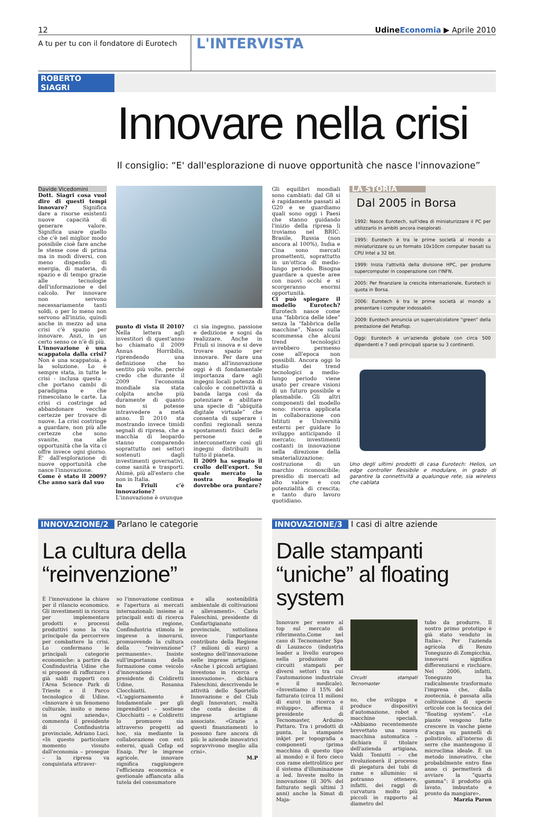12 UdineEconomia ▶ Aprile 2010
A tu per tu con il fondatore di Eurotech
L'INTERVISTA
ROBERTO SIAGRI
Innovare nella crisi
Il consiglio: “E' dall'esplorazione di nuove opportunità che nasce l'innovazione”
Davide Vicedomini
Dott. Siagri cosa vuol dire di questi tempi innovare? Significa dare a risorse esistenti nuove capacità di generare valore. Significa usare quello che c'è nel miglior modo possibile cioè fare anche le stesse cose di prima ma in modi diversi, con meno dispendio di energia, di materia, di spazio e di tempo grazie alle tecnologie dell'informazione e del calcolo. Per innovare non servono necessariamente tanti soldi, o per lo meno non servono all'inizio, quindi anche in mezzo ad una crisi c'è spazio per innovare. Anzi, in un certo senso ce n'è di più.
L'innovazione è una scappatoia dalla crisi? Non è una scappatoia, è la soluzione. Lo è sempre stata, in tutte le crisi - inclusa questa - che portano cambi di paradigma e che rimescolano le carte. La crisi ci costringe ad abbandonare vecchie certezze per trovare di nuove. La crisi costringe a guardare, non più alle certezze che sono svanite, ma alle opportunità che la vita ci offre invece ogni giorno. E' dall'esplorazione di nuove opportunità che nasce l'innovazione.
Come è stato il 2009? Che anno sarà dal suo
punto di vista il 2010? Nella lettera agli investitori di quest'anno ho chiamato il 2009 Annus Horribilis, riprendendo una definizione che ho sentito più volte, perché credo che durante il 2009 l'economia mondiale sia stata colpita anche più duramente di quanto non si potesse intravvedere a metà anno. Il 2010 sta mostrando invece timidi segnali di ripresa, che a macchia di leopardo stanno comparendo soprattutto nei settori sostenuti dagli investimenti governativi, come sanità e trasporti. Ahimè, più all'estero che non in Italia.
In Friuli c'è innovazione? L'innovazione è ovunque
ci sia ingegno, passione e dedizione e sogni da realizzare. Anche in Friuli si innova e si deve trovare spazio per innovare. Per dare una mano all'innovazione oggi è di fondamentale importanza dare agli ingegni locali potenza di calcolo e connettività a banda larga così da potenziare e abilitare una specie di “ubiquità digitale virtuale” che consenta di superare i confini regionali senza spostamenti fisici delle persone e interconnettere così gli ingegni distribuiti in tutto il pianeta.
Il 2009 ha segnato il crollo dell'export. Su quale mercato la nostra Regione dovrebbe ora puntare?
Gli equilibri mondiali sono cambiati: dal G8 si è rapidamente passati al G20 e se guardiamo quali sono oggi i Paesi che stanno guidando l'inizio della ripresa li troviamo nel BRIC: Brasile, Russia (non ancora al 100%), India e Cina sono mercati promettenti, soprattutto in un'ottica di medio-lungo periodo. Bisogna guardare a queste aree con nuovi occhi e si scorgeranno enormi opportunità.
Ci può spiegare il modello Eurotech? Eurotech nasce come una “fabbrica delle idee” senza la “fabbrica delle macchine”. Nasce sulla scommessa che alcuni trend tecnologici avrebbero permesso cose all'epoca non possibili. Ancora oggi lo studio dei trend tecnologici a medio-lungo periodo viene usato per creare visioni di un futuro possibile e plasmabile. Gli altri componenti del modello sono: ricerca applicata in collaborazione con Istituti e Università esterni per guidare lo sviluppo anticipando il mercato; investimenti costanti in innovazione nella direzione della smaterializzazione; costruzione di un marchio riconoscibile; presidio di mercati ad alto valore e con potenzialità di crescita; e tanto duro lavoro quotidiano.
LA STORIA
Dal 2005 in Borsa
1992: Nasce Eurotech, sull'idea di miniaturizzare il PC per utilizzarlo in ambiti ancora inesplorati.
1995: Eurotech è tra le prime società al mondo a miniaturizzare su un formato 10x10cm computer basati su CPU Intel a 32 bit.
1999: Inizia l'attività della divisione HPC, per produrre supercomputer in cooperazione con l'INFN.
2005: Per finanziare la crescita internazionale, Eurotech si quota in Borsa.
2006: Eurotech è tra le prime società al mondo a presentare i computer indossabili.
2009: Eurotech annuncia un supercalcolatore “green” della prestazione del Petaflop.
Oggi: Eurotech è un'azienda globale con circa 500 dipendenti e 7 sedi principali sparse su 3 continenti.
Uno degli ultimi prodotti di casa Eurotech: Helios, un edge controller flessibile e modulare, in grado di garantire la connettività a qualunque rete, sia wireless che cablata
INNOVAZIONE/2 Parlano le categorie
La cultura della “reinvenzione”
È l'innovazione la chiave per il rilancio economico. Gli investimenti in ricerca per implementare prodotti e processi produttivi sono la via principale da percorrere per combattere la crisi. Lo confermano le principali categorie economiche: a partire da Confindustria Udine che si propone di rafforzare i già saldi rapporti con l'Area Science Park di Trieste e il Parco tecnologico di Udine. «Innovare è un fenomeno culturale, insito o meno in ogni azienda», commenta il presidente di Confindustria provinciale, Adriano Luci. «In questo particolare momento vissuto dall'economia – prosegue – la ripresa va conquistata attraver-
so l'innovazione continua e l'apertura ai mercati internazionali: insieme ai principali enti di ricerca della regione, Confindustria stimola le imprese a innovarsi, promuovendo la cultura della “reinvenzione” permanente». Insiste sull'importanza della formazione come veicolo d'innovazione la presidente di Coldiretti Udine, Rosanna Clocchiatti. «L'aggiornamento è fondamentale per gli imprenditori – sostiene Clocchiatti – e Coldiretti lo promuove sia attraverso progetti ad hoc, sia mediante la collaborazione con enti esterni, quali Cefap ed Enaip. Per le imprese agricole, innovare significa raggiungere l'efficienza economica e gestionale affiancata alla tutela del consumatore
e alla sostenibilità ambientale di coltivazioni e allevamenti». Carlo Faleschini, presidente di Confartigianato provinciale, sottolinea invece l'importante contributo della Regione (7 milioni di euro) a sostegno dell'innovazione nelle imprese artigiane. «Anche i piccoli artigiani investono in ricerca e innovazione», dichiara Faleschini, descrivendo le attività dello Sportello Innovazione e del Club degli Innovatori, realtà che conta decine di imprese artigiane associate. «Grazie a questi finanziamenti lo possono fare ancora di più: le aziende innovatrici sopravvivono meglio alla crisi».
M.P
INNOVAZIONE/3 I casi di altre aziende
Dalle stampanti “uniche” al floating system
Innovare per essere al top sul mercato di riferimento.Come nel caso di Tecnomaster Spa di Lauzacco (industria leader a livello europeo nella produzione di circuiti stampati per diversi settori tra cui l'automazione industriale e il medicale). «Investiamo il 15% del fatturato (circa 11 milioni di euro) in ricerca e sviluppo», afferma il presidente di Tecnomaster, Arduino Pattaro. Tra i prodotti di punta, la stampante inkjet per topografia a componenti (prima macchina di questo tipo al mondo) e il foro cieco con rame elettrolitico per il sistema d'illuminazione a led. Investe molto in innovazione (il 30% del fatturato negli ultimi 3 anni) anche la Simat di Maja-
Circuiti stampati Tecnomaster
no, che sviluppa e produce dispositivi d'automazione, robot e macchine speciali. «Abbiamo recentemente brevettato una nuova macchina automatica – dichiara il titolare dell'azienda artigiana, Valdi Toniutti – che rivoluzionerà il processo di piegatura dei tubi di rame e alluminio: si potranno ottenere, infatti, dei raggi di curvatura molto più piccoli in rapporto al diametro del
tubo da produrre. Il nostro primo prototipo è già stato venduto in Italia». Per l'azienda agricola di Renzo Toneguzzo di Zompicchia, innovarsi significa differenziarsi e rischiare. Nel 2006, infatti, Toneguzzo ha radicalmente trasformato l'impresa che, dalla zootecnia, è passata alla coltivazione di specie orticole con la tecnica del “floating system”. «Le piante vengono fatte crescere in vasche piene d'acqua su pannelli di polistirolo, all'interno di serre che mantengono il microclima ideale. È un metodo innovativo, che probabilmente entro fine anno ci permetterà di avviare la “quarta gamma”: il prodotto già lavato, imbustato e pronto da mangiare».
Marzia Paron